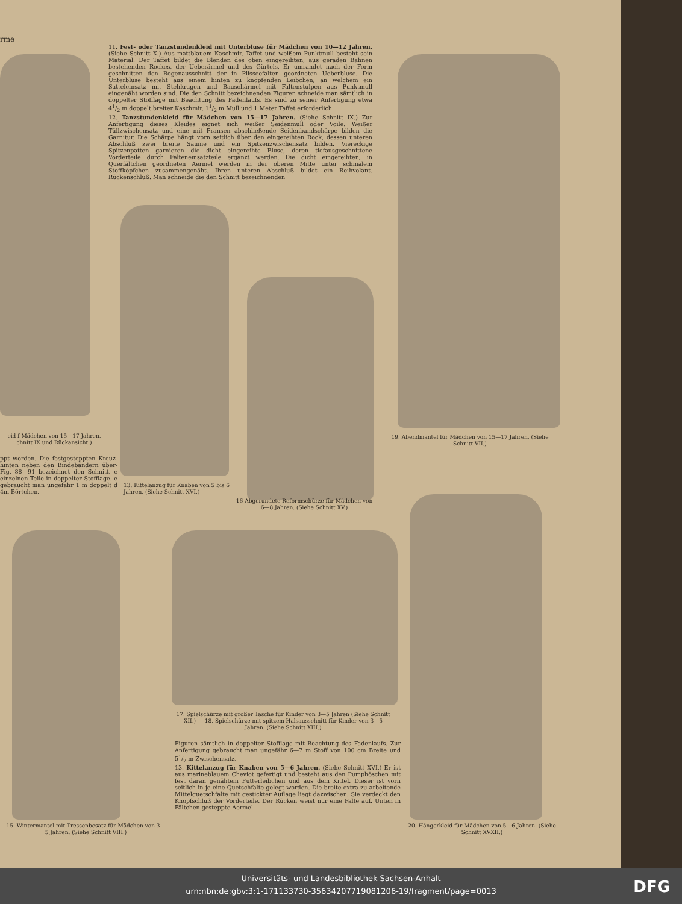rme
11. Fest- oder Tanzstundenkleid mit Unterbluse für Mädchen von 10—12 Jahren. (Siehe Schnitt X.) Aus mattblauem Kaschmir, Taffet und weißem Punktmull besteht sein Material. Der Taffet bildet die Blenden des oben eingereihten, aus geraden Bahnen bestehenden Rockes, der Ueberärmel und des Gürtels. Er umrandet nach der Form geschnitten den Bogenausschnitt der in Plisseefalten geordneten Ueberbluse. Die Unterbluse besteht aus einem hinten zu knöpfenden Leibchen, an welchem ein Satteleinsatz mit Stehkragen und Bauschärmel mit Faltenstulpen aus Punktmull eingenäht worden sind. Die den Schnitt bezeichnenden Figuren schneide man sämtlich in doppelter Stofflage mit Beachtung des Fadenlaufs. Es sind zu seiner Anfertigung etwa 41/2 m doppelt breiter Kaschmir, 11/2 m Mull und 1 Meter Taffet erforderlich.
12. Tanzstundenkleid für Mädchen von 15—17 Jahren. (Siehe Schnitt IX.) Zur Anfertigung dieses Kleides eignet sich weißer Seidenmull oder Voile. Weißer Tüllzwischensatz und eine mit Fransen abschließende Seidenbandschärpe bilden die Garnitur. Die Schärpe hängt vorn seitlich über den eingereihten Rock, dessen unteren Abschluß zwei breite Säume und ein Spitzenzwischensatz bilden. Viereckige Spitzenpatten garnieren die dicht eingereihte Bluse, deren tiefausgeschnittene Vorderteile durch Falteneinsatzteile ergänzt werden. Die dicht eingereihten, in Querfältchen geordneten Aermel werden in der oberen Mitte unter schmalem Stoffköpfchen zusammengenäht. Ihren unteren Abschluß bildet ein Reihvolant. Rückenschluß. Man schneide die den Schnitt bezeichnenden
eid f Mädchen von 15—17 Jahren. chnitt IX und Rückansicht.)
ppt worden. Die festgesteppten Kreuz- hinten neben den Bindebändern über- Fig. 88—91 bezeichnet den Schnitt. e einzelnen Teile in doppelter Stofflage. e gebraucht man ungefähr 1 m doppelt d 4m Börtchen.
19. Abendmantel für Mädchen von 15—17 Jahren. (Siehe Schnitt VII.)
13. Kittelanzug für Knaben von 5 bis 6 Jahren. (Siehe Schnitt XVI.)
16 Abgerundete Reformschürze für Mädchen von 6—8 Jahren. (Siehe Schnitt XV.)
17. Spielschürze mit großer Tasche für Kinder von 3—5 Jahren (Siehe Schnitt XII.) — 18. Spielschürze mit spitzem Halsausschnitt für Kinder von 3—5 Jahren. (Siehe Schnitt XIII.)
Figuren sämtlich in doppelter Stofflage mit Beachtung des Fadenlaufs. Zur Anfertigung gebraucht man ungefähr 6—7 m Stoff von 100 cm Breite und 51/2 m Zwischensatz.
13. Kittelanzug für Knaben von 5—6 Jahren. (Siehe Schnitt XVI.) Er ist aus marineblauem Cheviot gefertigt und besteht aus den Pumphöschen mit fest daran genähtem Futterleibchen und aus dem Kittel. Dieser ist vorn seitlich in je eine Quetschfalte gelegt worden. Die breite extra zu arbeitende Mittelquetschfalte mit gestickter Auflage liegt dazwischen. Sie verdeckt den Knopfschluß der Vorderteile. Der Rücken weist nur eine Falte auf. Unten in Fältchen gesteppte Aermel.
15. Wintermantel mit Tressenbesatz für Mädchen von 3—5 Jahren. (Siehe Schnitt VIII.)
20. Hängerkleid für Mädchen von 5—6 Jahren. (Siehe Schnitt XVXII.)
Universitäts- und Landesbibliothek Sachsen-Anhalt
urn:nbn:de:gbv:3:1-171133730-35634207719081206-19/fragment/page=0013
DFG